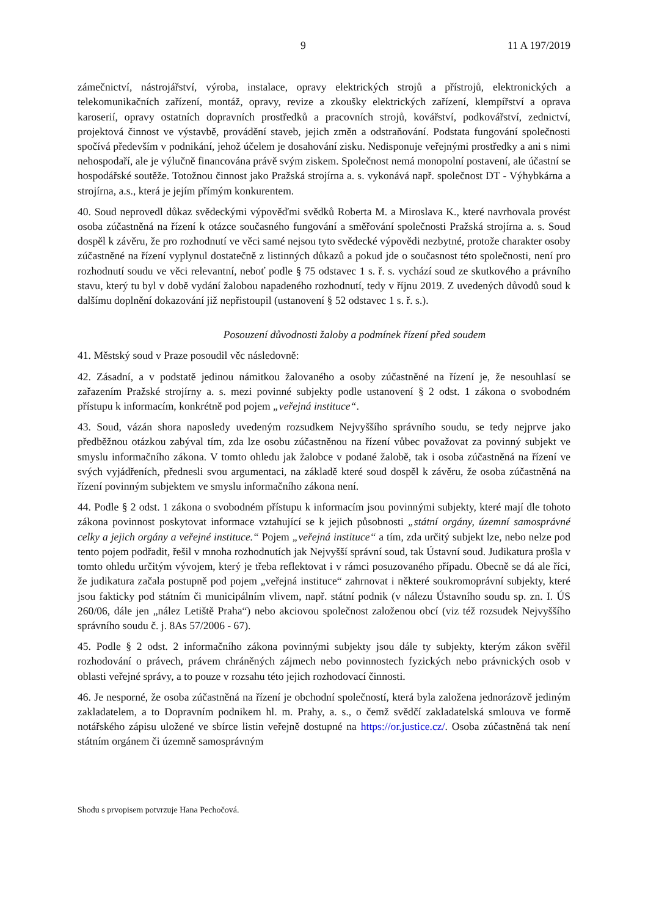9 11 A 197/2019
zámečnictví, nástrojářství, výroba, instalace, opravy elektrických strojů a přístrojů, elektronických a telekomunikačních zařízení, montáž, opravy, revize a zkoušky elektrických zařízení, klempířství a oprava karoserií, opravy ostatních dopravních prostředků a pracovních strojů, kovářství, podkovářství, zednictví, projektová činnost ve výstavbě, provádění staveb, jejich změn a odstraňování. Podstata fungování společnosti spočívá především v podnikání, jehož účelem je dosahování zisku. Nedisponuje veřejnými prostředky a ani s nimi nehospodaří, ale je výlučně financována právě svým ziskem. Společnost nemá monopolní postavení, ale účastní se hospodářské soutěže. Totožnou činnost jako Pražská strojírna a. s. vykonává např. společnost DT - Výhybkárna a strojírna, a.s., která je jejím přímým konkurentem.
40. Soud neprovedl důkaz svědeckými výpověďmi svědků Roberta M. a Miroslava K., které navrhovala provést osoba zúčastněná na řízení k otázce současného fungování a směřování společnosti Pražská strojírna a. s. Soud dospěl k závěru, že pro rozhodnutí ve věci samé nejsou tyto svědecké výpovědi nezbytné, protože charakter osoby zúčastněné na řízení vyplynul dostatečně z listinných důkazů a pokud jde o současnost této společnosti, není pro rozhodnutí soudu ve věci relevantní, neboť podle § 75 odstavec 1 s. ř. s. vychází soud ze skutkového a právního stavu, který tu byl v době vydání žalobou napadeného rozhodnutí, tedy v říjnu 2019. Z uvedených důvodů soud k dalšímu doplnění dokazování již nepřistoupil (ustanovení § 52 odstavec 1 s. ř. s.).
Posouzení důvodnosti žaloby a podmínek řízení před soudem
41. Městský soud v Praze posoudil věc následovně:
42. Zásadní, a v podstatě jedinou námitkou žalovaného a osoby zúčastněné na řízení je, že nesouhlasí se zařazením Pražské strojírny a. s. mezi povinné subjekty podle ustanovení § 2 odst. 1 zákona o svobodném přístupu k informacím, konkrétně pod pojem „veřejná instituce“.
43. Soud, vázán shora naposledy uvedeným rozsudkem Nejvyššího správního soudu, se tedy nejprve jako předběžnou otázkou zabýval tím, zda lze osobu zúčastněnou na řízení vůbec považovat za povinný subjekt ve smyslu informačního zákona. V tomto ohledu jak žalobce v podané žalobě, tak i osoba zúčastněná na řízení ve svých vyjádřeních, přednesli svou argumentaci, na základě které soud dospěl k závěru, že osoba zúčastněná na řízení povinným subjektem ve smyslu informačního zákona není.
44. Podle § 2 odst. 1 zákona o svobodném přístupu k informacím jsou povinnými subjekty, které mají dle tohoto zákona povinnost poskytovat informace vztahující se k jejich působnosti „státní orgány, územní samosprávné celky a jejich orgány a veřejné instituce.“ Pojem „veřejná instituce“ a tím, zda určitý subjekt lze, nebo nelze pod tento pojem podřadit, řešil v mnoha rozhodnutích jak Nejvyšší správní soud, tak Ústavní soud. Judikatura prošla v tomto ohledu určitým vývojem, který je třeba reflektovat i v rámci posuzovaného případu. Obecně se dá ale říci, že judikatura začala postupně pod pojem „veřejná instituce“ zahrnovat i některé soukromoprávní subjekty, které jsou fakticky pod státním či municipálním vlivem, např. státní podnik (v nálezu Ústavního soudu sp. zn. I. ÚS 260/06, dále jen „nález Letiště Praha“) nebo akciovou společnost založenou obcí (viz též rozsudek Nejvyššího správního soudu č. j. 8As 57/2006 - 67).
45. Podle § 2 odst. 2 informačního zákona povinnými subjekty jsou dále ty subjekty, kterým zákon svěřil rozhodování o právech, právem chráněných zájmech nebo povinnostech fyzických nebo právnických osob v oblasti veřejné správy, a to pouze v rozsahu této jejich rozhodovací činnosti.
46. Je nesporné, že osoba zúčastněná na řízení je obchodní společností, která byla založena jednorázově jediným zakladatelem, a to Dopravním podnikem hl. m. Prahy, a. s., o čemž svědčí zakladatelská smlouva ve formě notářského zápisu uložené ve sbírce listin veřejně dostupné na https://or.justice.cz/. Osoba zúčastněná tak není státním orgánem či územně samosprávným
Shodu s prvopisem potvrzuje Hana Pechočová.